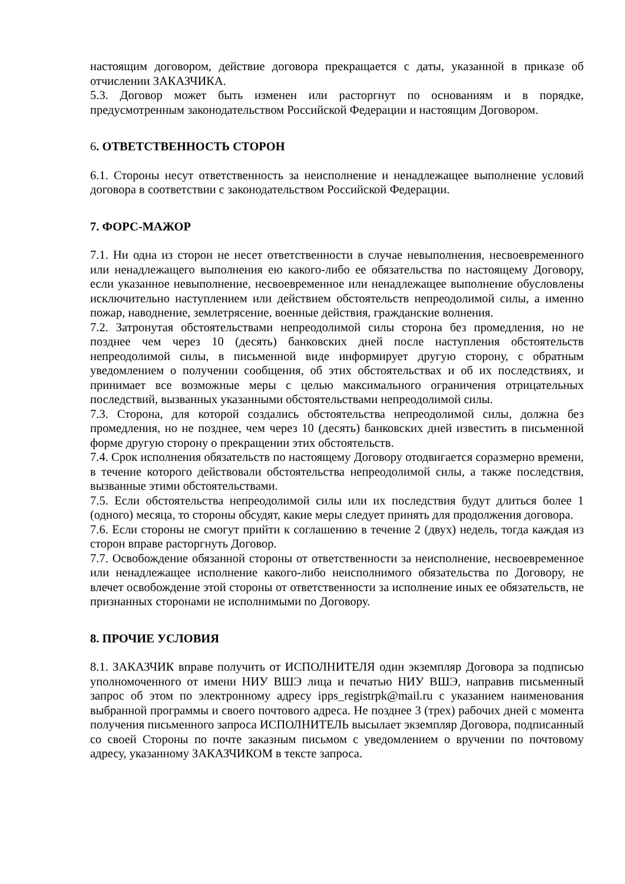настоящим договором, действие договора прекращается с даты, указанной в приказе об отчислении ЗАКАЗЧИКА.
5.3. Договор может быть изменен или расторгнут по основаниям и в порядке, предусмотренным законодательством Российской Федерации и настоящим Договором.
6. ОТВЕТСТВЕННОСТЬ СТОРОН
6.1. Стороны несут ответственность за неисполнение и ненадлежащее выполнение условий договора в соответствии с законодательством Российской Федерации.
7. ФОРС-МАЖОР
7.1. Ни одна из сторон не несет ответственности в случае невыполнения, несвоевременного или ненадлежащего выполнения ею какого-либо ее обязательства по настоящему Договору, если указанное невыполнение, несвоевременное или ненадлежащее выполнение обусловлены исключительно наступлением или действием обстоятельств непреодолимой силы, а именно пожар, наводнение, землетрясение, военные действия, гражданские волнения.
7.2. Затронутая обстоятельствами непреодолимой силы сторона без промедления, но не позднее чем через 10 (десять) банковских дней после наступления обстоятельств непреодолимой силы, в письменной виде информирует другую сторону, с обратным уведомлением о получении сообщения, об этих обстоятельствах и об их последствиях, и принимает все возможные меры с целью максимального ограничения отрицательных последствий, вызванных указанными обстоятельствами непреодолимой силы.
7.3. Сторона, для которой создались обстоятельства непреодолимой силы, должна без промедления, но не позднее, чем через 10 (десять) банковских дней известить в письменной форме другую сторону о прекращении этих обстоятельств.
7.4. Срок исполнения обязательств по настоящему Договору отодвигается соразмерно времени, в течение которого действовали обстоятельства непреодолимой силы, а также последствия, вызванные этими обстоятельствами.
7.5. Если обстоятельства непреодолимой силы или их последствия будут длиться более 1 (одного) месяца, то стороны обсудят, какие меры следует принять для продолжения договора.
7.6. Если стороны не смогут прийти к соглашению в течение 2 (двух) недель, тогда каждая из сторон вправе расторгнуть Договор.
7.7. Освобождение обязанной стороны от ответственности за неисполнение, несвоевременное или ненадлежащее исполнение какого-либо неисполнимого обязательства по Договору, не влечет освобождение этой стороны от ответственности за исполнение иных ее обязательств, не признанных сторонами не исполнимыми по Договору.
8. ПРОЧИЕ УСЛОВИЯ
8.1. ЗАКАЗЧИК вправе получить от ИСПОЛНИТЕЛЯ один экземпляр Договора за подписью уполномоченного от имени НИУ ВШЭ лица и печатью НИУ ВШЭ, направив письменный запрос об этом по электронному адресу ipps_registrpk@mail.ru с указанием наименования выбранной программы и своего почтового адреса. Не позднее 3 (трех) рабочих дней с момента получения письменного запроса ИСПОЛНИТЕЛЬ высылает экземпляр Договора, подписанный со своей Стороны по почте заказным письмом с уведомлением о вручении по почтовому адресу, указанному ЗАКАЗЧИКОМ в тексте запроса.